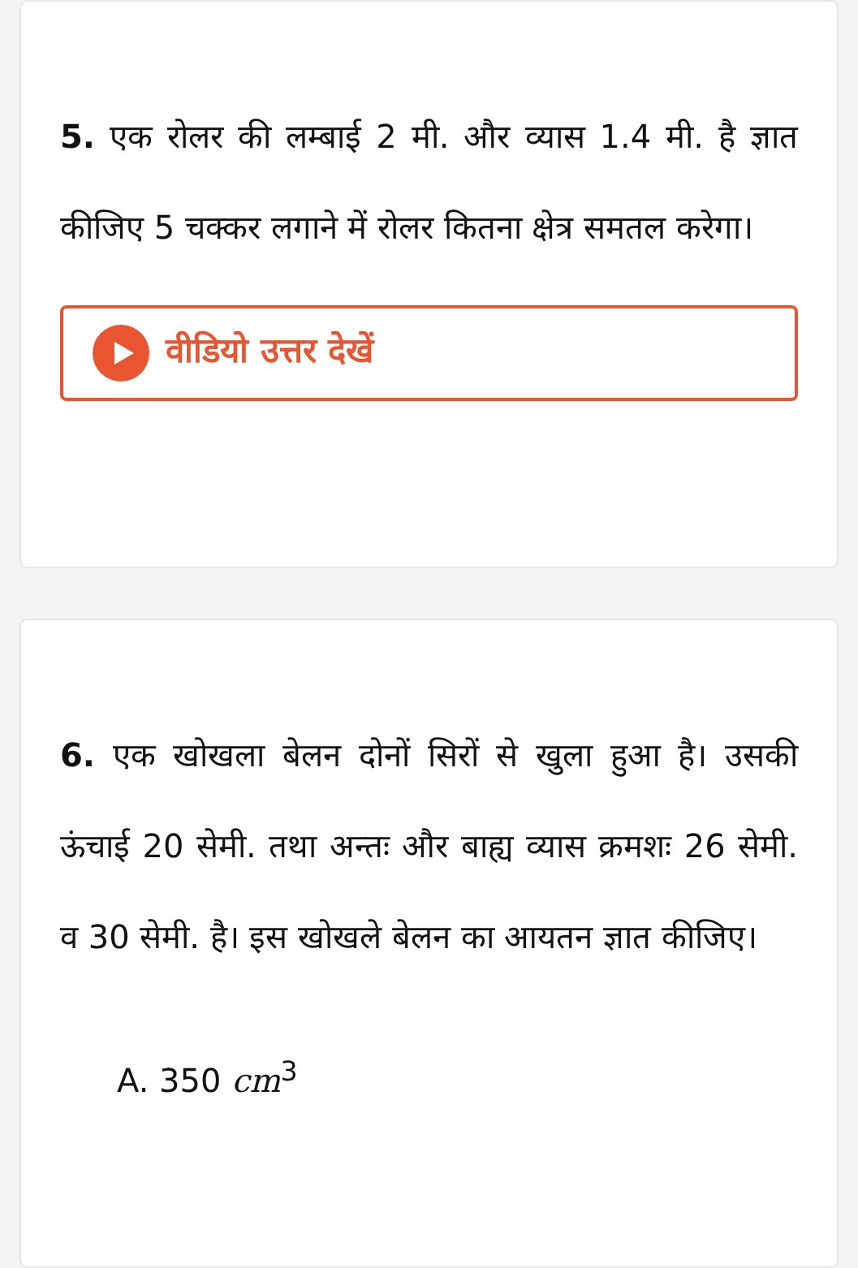5. एक रोलर की लम्बाई 2 मी. और व्यास 1.4 मी. है ज्ञात कीजिए 5 चक्कर लगाने में रोलर कितना क्षेत्र समतल करेगा।
वीडियो उत्तर देखें
6. एक खोखला बेलन दोनों सिरों से खुला हुआ है। उसकी ऊंचाई 20 सेमी. तथा अन्तः और बाह्य व्यास क्रमशः 26 सेमी. व 30 सेमी. है। इस खोखले बेलन का आयतन ज्ञात कीजिए।
A. 350 cm<sup>3</sup>